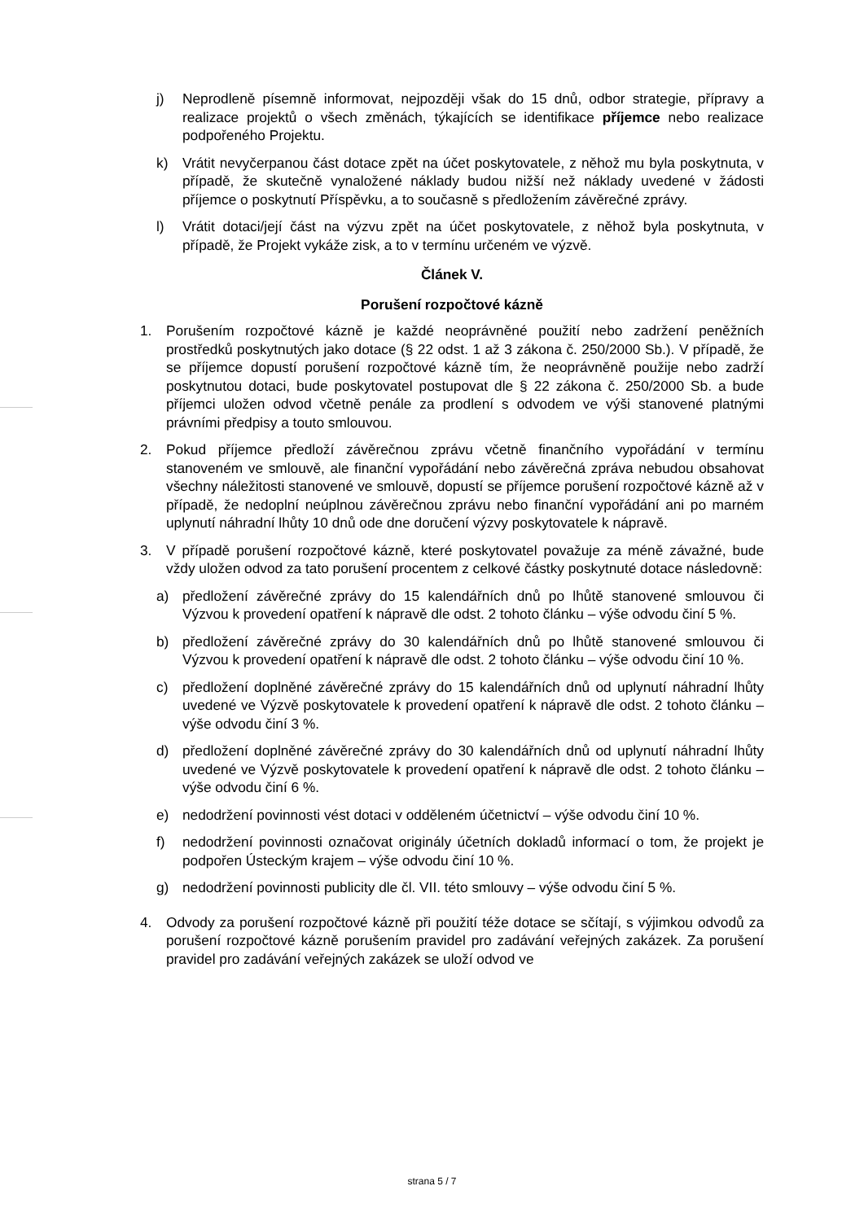j) Neprodleně písemně informovat, nejpozději však do 15 dnů, odbor strategie, přípravy a realizace projektů o všech změnách, týkajících se identifikace příjemce nebo realizace podpořeného Projektu.
k) Vrátit nevyčerpanou část dotace zpět na účet poskytovatele, z něhož mu byla poskytnuta, v případě, že skutečně vynaložené náklady budou nižší než náklady uvedené v žádosti příjemce o poskytnutí Příspěvku, a to současně s předložením závěrečné zprávy.
l) Vrátit dotaci/její část na výzvu zpět na účet poskytovatele, z něhož byla poskytnuta, v případě, že Projekt vykáže zisk, a to v termínu určeném ve výzvě.
Článek V.
Porušení rozpočtové kázně
1. Porušením rozpočtové kázně je každé neoprávněné použití nebo zadržení peněžních prostředků poskytnutých jako dotace (§ 22 odst. 1 až 3 zákona č. 250/2000 Sb.). V případě, že se příjemce dopustí porušení rozpočtové kázně tím, že neoprávněně použije nebo zadrží poskytnutou dotaci, bude poskytovatel postupovat dle § 22 zákona č. 250/2000 Sb. a bude příjemci uložen odvod včetně penále za prodlení s odvodem ve výši stanovené platnými právními předpisy a touto smlouvou.
2. Pokud příjemce předloží závěrečnou zprávu včetně finančního vypořádání v termínu stanoveném ve smlouvě, ale finanční vypořádání nebo závěrečná zpráva nebudou obsahovat všechny náležitosti stanovené ve smlouvě, dopustí se příjemce porušení rozpočtové kázně až v případě, že nedoplní neúplnou závěrečnou zprávu nebo finanční vypořádání ani po marném uplynutí náhradní lhůty 10 dnů ode dne doručení výzvy poskytovatele k nápravě.
3. V případě porušení rozpočtové kázně, které poskytovatel považuje za méně závažné, bude vždy uložen odvod za tato porušení procentem z celkové částky poskytnuté dotace následovně:
a) předložení závěrečné zprávy do 15 kalendářních dnů po lhůtě stanovené smlouvou či Výzvou k provedení opatření k nápravě dle odst. 2 tohoto článku – výše odvodu činí 5 %.
b) předložení závěrečné zprávy do 30 kalendářních dnů po lhůtě stanovené smlouvou či Výzvou k provedení opatření k nápravě dle odst. 2 tohoto článku – výše odvodu činí 10 %.
c) předložení doplněné závěrečné zprávy do 15 kalendářních dnů od uplynutí náhradní lhůty uvedené ve Výzvě poskytovatele k provedení opatření k nápravě dle odst. 2 tohoto článku – výše odvodu činí 3 %.
d) předložení doplněné závěrečné zprávy do 30 kalendářních dnů od uplynutí náhradní lhůty uvedené ve Výzvě poskytovatele k provedení opatření k nápravě dle odst. 2 tohoto článku – výše odvodu činí 6 %.
e) nedodržení povinnosti vést dotaci v odděleném účetnictví – výše odvodu činí 10 %.
f) nedodržení povinnosti označovat originály účetních dokladů informací o tom, že projekt je podpořen Ústeckým krajem – výše odvodu činí 10 %.
g) nedodržení povinnosti publicity dle čl. VII. této smlouvy – výše odvodu činí 5 %.
4. Odvody za porušení rozpočtové kázně při použití téže dotace se sčítají, s výjimkou odvodů za porušení rozpočtové kázně porušením pravidel pro zadávání veřejných zakázek. Za porušení pravidel pro zadávání veřejných zakázek se uloží odvod ve
strana 5 / 7